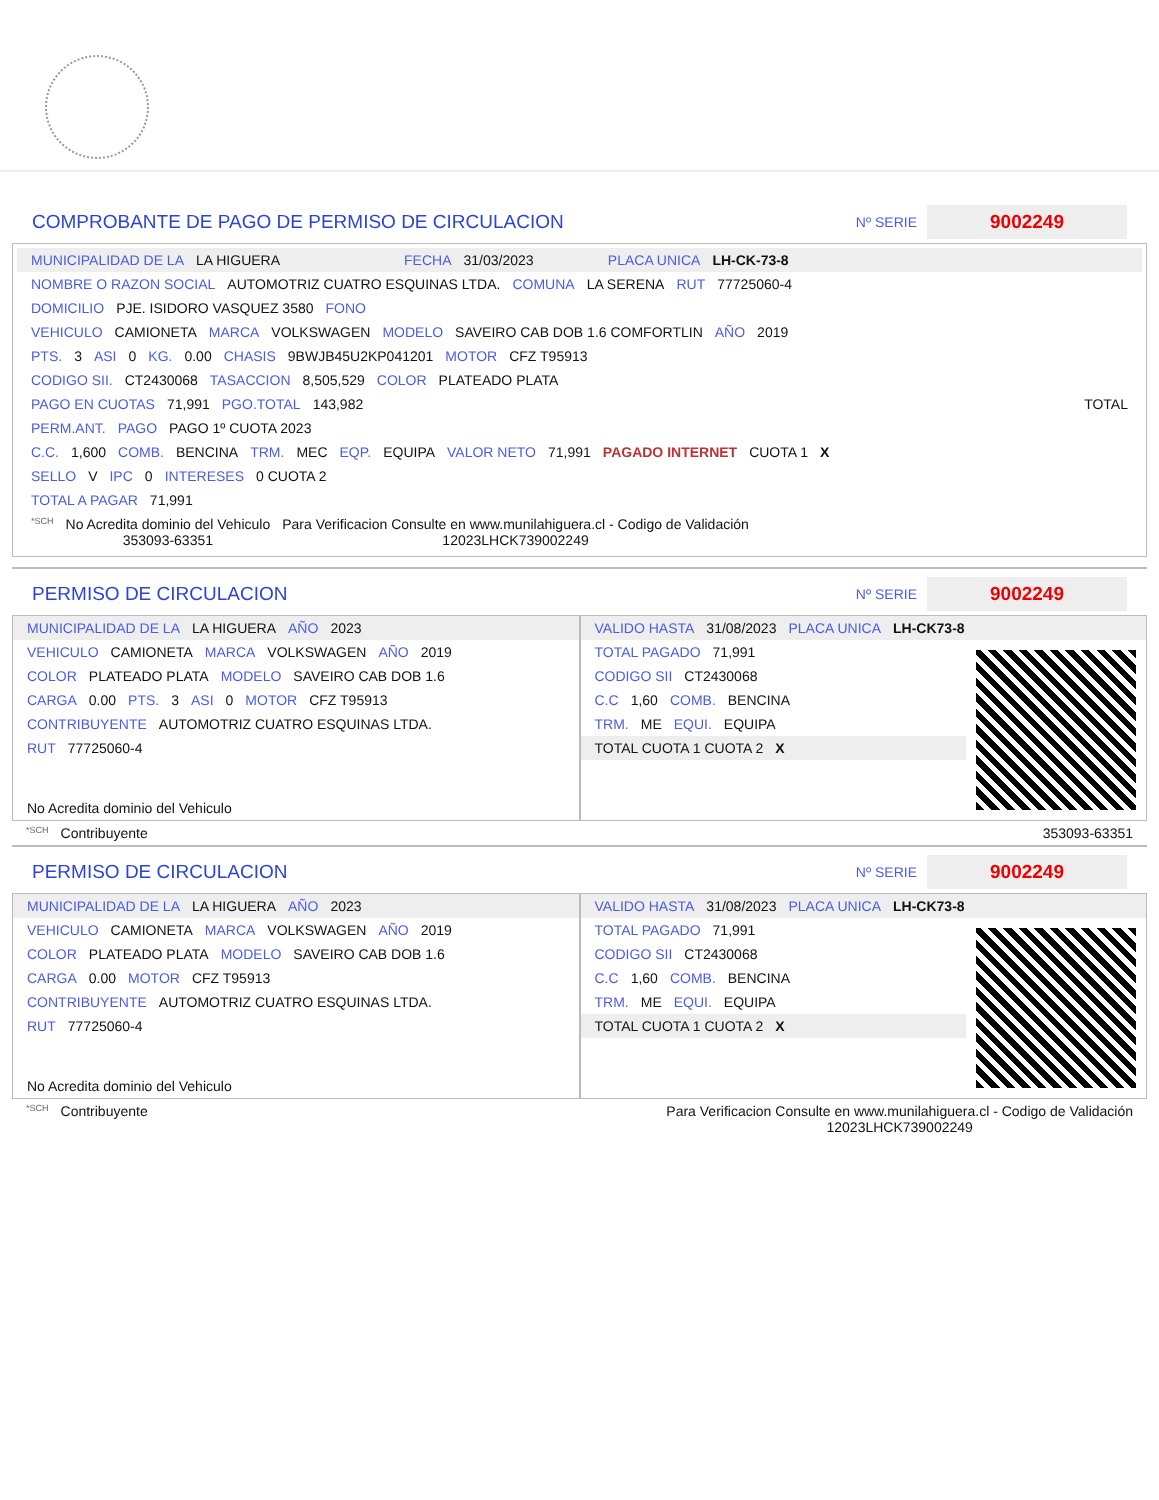COMPROBANTE DE PAGO DE PERMISO DE CIRCULACION
Nº SERIE 9002249
MUNICIPALIDAD DE LA LA HIGUERA FECHA 31/03/2023 PLACA UNICA LH-CK-73-8
NOMBRE O RAZON SOCIAL AUTOMOTRIZ CUATRO ESQUINAS LTDA. COMUNA LA SERENA RUT 77725060-4
DOMICILIO PJE. ISIDORO VASQUEZ 3580 FONO
VEHICULO CAMIONETA MARCA VOLKSWAGEN MODELO SAVEIRO CAB DOB 1.6 COMFORTLIN AÑO 2019
PTS. 3 ASI 0 KG. 0.00 CHASIS 9BWJB45U2KP041201 MOTOR CFZ T95913
CODIGO SII. CT2430068 TASACCION 8,505,529 COLOR PLATEADO PLATA
PAGO EN CUOTAS 71,991 PGO.TOTAL 143,982 TOTAL
PERM.ANT. PAGO PAGO 1º CUOTA 2023
C.C. 1,600 COMB. BENCINA TRM. MEC EQP. EQUIPA VALOR NETO 71,991 PAGADO INTERNET CUOTA 1 X
SELLO V IPC 0 INTERESES 0 CUOTA 2
TOTAL A PAGAR 71,991
*SCH No Acredita dominio del Vehiculo
353093-63351 Para Verificacion Consulte en www.munilahiguera.cl - Codigo de Validación
12023LHCK739002249
PERMISO DE CIRCULACION
Nº SERIE 9002249
MUNICIPALIDAD DE LA LA HIGUERA AÑO 2023
VEHICULO CAMIONETA MARCA VOLKSWAGEN AÑO 2019
COLOR PLATEADO PLATA MODELO SAVEIRO CAB DOB 1.6
CARGA 0.00 PTS. 3 ASI 0 MOTOR CFZ T95913
CONTRIBUYENTE AUTOMOTRIZ CUATRO ESQUINAS LTDA.
RUT 77725060-4
No Acredita dominio del Vehiculo
VALIDO HASTA 31/08/2023 PLACA UNICA LH-CK73-8
TOTAL PAGADO 71,991
CODIGO SII CT2430068
C.C 1,60 COMB. BENCINA
TRM. ME EQUI. EQUIPA
TOTAL CUOTA 1 CUOTA 2 X
*SCH Contribuyente 353093-63351
PERMISO DE CIRCULACION
Nº SERIE 9002249
MUNICIPALIDAD DE LA LA HIGUERA AÑO 2023
VEHICULO CAMIONETA MARCA VOLKSWAGEN AÑO 2019
COLOR PLATEADO PLATA MODELO SAVEIRO CAB DOB 1.6
CARGA 0.00 MOTOR CFZ T95913
CONTRIBUYENTE AUTOMOTRIZ CUATRO ESQUINAS LTDA.
RUT 77725060-4
No Acredita dominio del Vehiculo
VALIDO HASTA 31/08/2023 PLACA UNICA LH-CK73-8
TOTAL PAGADO 71,991
CODIGO SII CT2430068
C.C 1,60 COMB. BENCINA
TRM. ME EQUI. EQUIPA
TOTAL CUOTA 1 CUOTA 2 X
*SCH Contribuyente Para Verificacion Consulte en www.munilahiguera.cl - Codigo de Validación
12023LHCK739002249